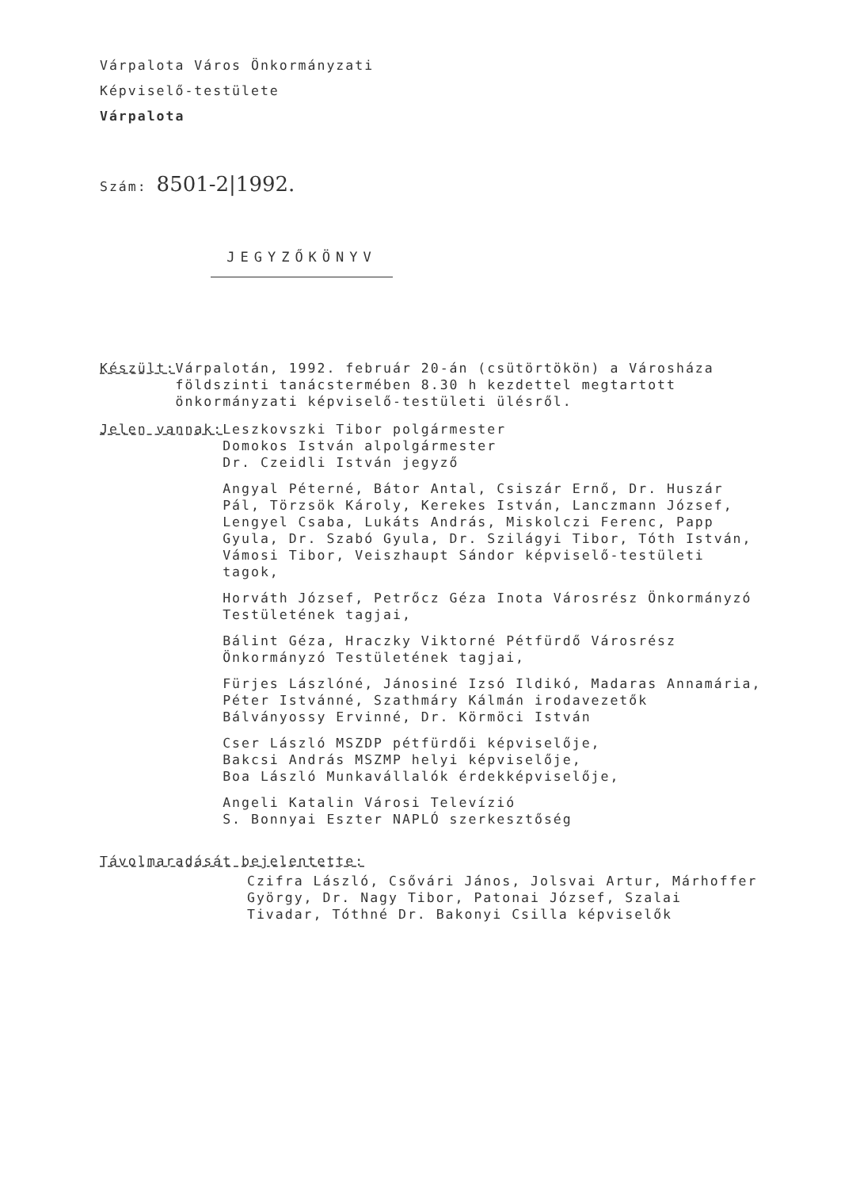Várpalota Város Önkormányzati
Képviselő-testülete
Várpalota
Szám: 8501-2|1992.
JEGYZŐKÖNYV
Készült: Várpalotán, 1992. február 20-án (csütörtökön) a Városháza földszinti tanácstermében 8.30 h kezdettel megtartott önkormányzati képviselő-testületi ülésről.
Jelen vannak: Leszkovszki Tibor polgármester
Domokos István alpolgármester
Dr. Czeidli István jegyző
Angyal Péterné, Bátor Antal, Csiszár Ernő, Dr. Huszár Pál, Törzsök Károly, Kerekes István, Lanczmann József, Lengyel Csaba, Lukáts András, Miskolczi Ferenc, Papp Gyula, Dr. Szabó Gyula, Dr. Szilágyi Tibor, Tóth István, Vámosi Tibor, Veiszhaupt Sándor képviselő-testületi tagok,
Horváth József, Petrőcz Géza Inota Városrész Önkormányzó Testületének tagjai,
Bálint Géza, Hraczky Viktorné Pétfürdő Városrész Önkormányzó Testületének tagjai,
Fürjes Lászlóné, Jánosiné Izsó Ildikó, Madaras Annamária, Péter Istvánné, Szathmáry Kálmán irodavezetők
Bálványossy Ervinné, Dr. Körmöci István
Cser László MSZDP pétfürdői képviselője,
Bakcsi András MSZMP helyi képviselője,
Boa László Munkavállalók érdekképviselője,
Angeli Katalin Városi Televízió
S. Bonnyai Eszter NAPLÓ szerkesztőség
Távolmaradását bejelentette:
Czifra László, Csővári János, Jolsvai Artur, Márhoffer György, Dr. Nagy Tibor, Patonai József, Szalai Tivadar, Tóthné Dr. Bakonyi Csilla képviselők